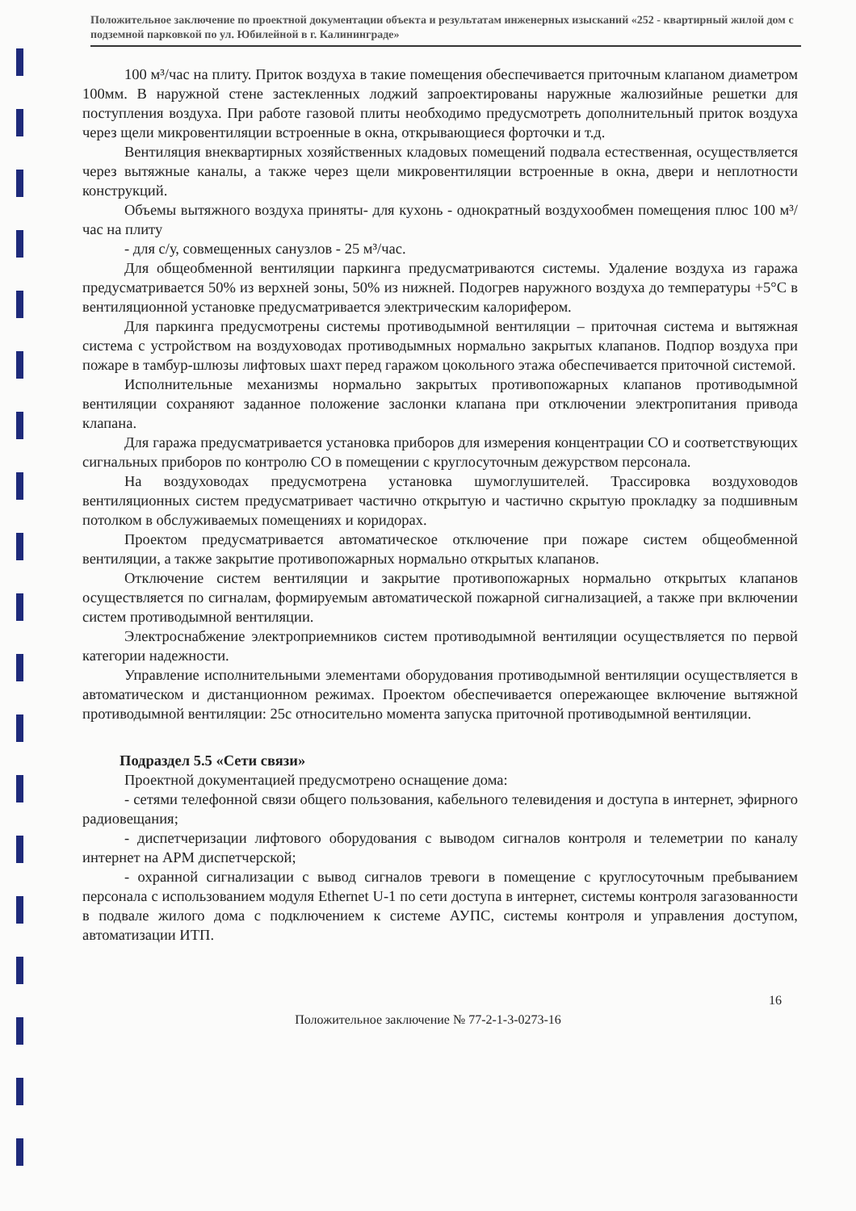Положительное заключение по проектной документации объекта и результатам инженерных изысканий «252 - квартирный жилой дом с подземной парковкой по ул. Юбилейной в г. Калининграде»
100 м³/час на плиту. Приток воздуха в такие помещения обеспечивается приточным клапаном диаметром 100мм. В наружной стене застекленных лоджий запроектированы наружные жалюзийные решетки для поступления воздуха. При работе газовой плиты необходимо предусмотреть дополнительный приток воздуха через щели микровентиляции встроенные в окна, открывающиеся форточки и т.д.
Вентиляция внеквартирных хозяйственных кладовых помещений подвала естественная, осуществляется через вытяжные каналы, а также через щели микровентиляции встроенные в окна, двери и неплотности конструкций.
Объемы вытяжного воздуха приняты- для кухонь - однократный воздухообмен помещения плюс 100 м³/час на плиту
- для с/у, совмещенных санузлов - 25 м³/час.
Для общеобменной вентиляции паркинга предусматриваются системы. Удаление воздуха из гаража предусматривается 50% из верхней зоны, 50% из нижней. Подогрев наружного воздуха до температуры +5°С в вентиляционной установке предусматривается электрическим калорифером.
Для паркинга предусмотрены системы противодымной вентиляции – приточная система и вытяжная система с устройством на воздуховодах противодымных нормально закрытых клапанов. Подпор воздуха при пожаре в тамбур-шлюзы лифтовых шахт перед гаражом цокольного этажа обеспечивается приточной системой.
Исполнительные механизмы нормально закрытых противопожарных клапанов противодымной вентиляции сохраняют заданное положение заслонки клапана при отключении электропитания привода клапана.
Для гаража предусматривается установка приборов для измерения концентрации СО и соответствующих сигнальных приборов по контролю СО в помещении с круглосуточным дежурством персонала.
На воздуховодах предусмотрена установка шумоглушителей. Трассировка воздуховодов вентиляционных систем предусматривает частично открытую и частично скрытую прокладку за подшивным потолком в обслуживаемых помещениях и коридорах.
Проектом предусматривается автоматическое отключение при пожаре систем общеобменной вентиляции, а также закрытие противопожарных нормально открытых клапанов.
Отключение систем вентиляции и закрытие противопожарных нормально открытых клапанов осуществляется по сигналам, формируемым автоматической пожарной сигнализацией, а также при включении систем противодымной вентиляции.
Электроснабжение электроприемников систем противодымной вентиляции осуществляется по первой категории надежности.
Управление исполнительными элементами оборудования противодымной вентиляции осуществляется в автоматическом и дистанционном режимах. Проектом обеспечивается опережающее включение вытяжной противодымной вентиляции: 25с относительно момента запуска приточной противодымной вентиляции.
Подраздел 5.5 «Сети связи»
Проектной документацией предусмотрено оснащение дома:
- сетями телефонной связи общего пользования, кабельного телевидения и доступа в интернет, эфирного радиовещания;
- диспетчеризации лифтового оборудования с выводом сигналов контроля и телеметрии по каналу интернет на АРМ диспетчерской;
- охранной сигнализации с вывод сигналов тревоги в помещение с круглосуточным пребыванием персонала с использованием модуля Ethernet U-1 по сети доступа в интернет, системы контроля загазованности в подвале жилого дома с подключением к системе АУПС, системы контроля и управления доступом, автоматизации ИТП.
16
Положительное заключение № 77-2-1-3-0273-16